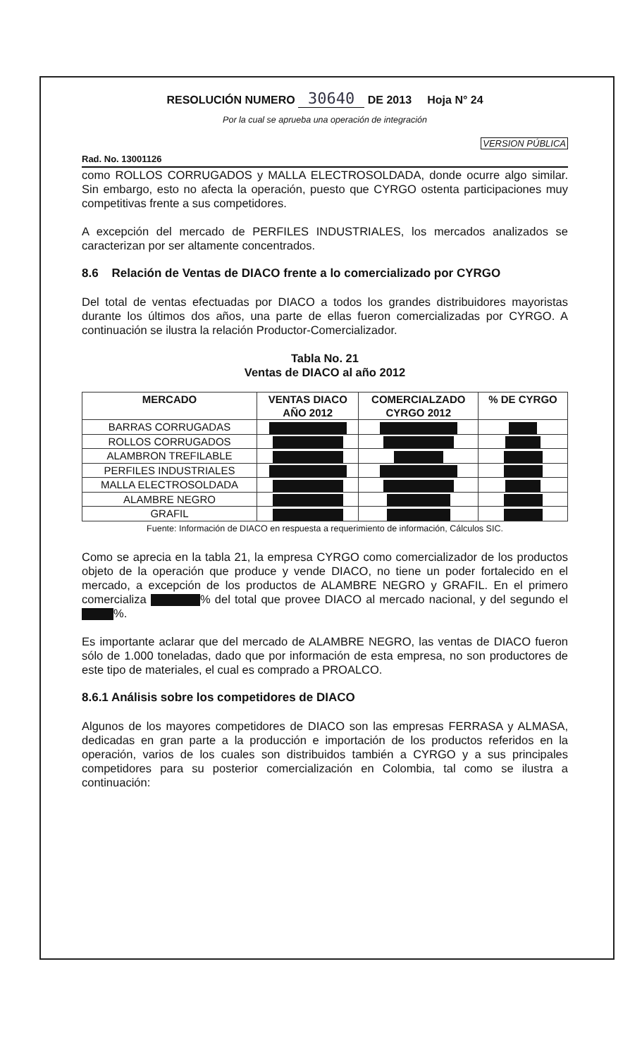RESOLUCIÓN NUMERO 30640 DE 2013 Hoja N° 24
Por la cual se aprueba una operación de integración
VERSION PÚBLICA
Rad. No. 13001126
como ROLLOS CORRUGADOS y MALLA ELECTROSOLDADA, donde ocurre algo similar. Sin embargo, esto no afecta la operación, puesto que CYRGO ostenta participaciones muy competitivas frente a sus competidores.
A excepción del mercado de PERFILES INDUSTRIALES, los mercados analizados se caracterizan por ser altamente concentrados.
8.6 Relación de Ventas de DIACO frente a lo comercializado por CYRGO
Del total de ventas efectuadas por DIACO a todos los grandes distribuidores mayoristas durante los últimos dos años, una parte de ellas fueron comercializadas por CYRGO. A continuación se ilustra la relación Productor-Comercializador.
Tabla No. 21
Ventas de DIACO al año 2012
| MERCADO | VENTAS DIACO AÑO 2012 | COMERCIALZADO CYRGO 2012 | % DE CYRGO |
| --- | --- | --- | --- |
| BARRAS CORRUGADAS | | | |
| ROLLOS CORRUGADOS | | | |
| ALAMBRON TREFILABLE | | | |
| PERFILES INDUSTRIALES | | | |
| MALLA ELECTROSOLDADA | | | |
| ALAMBRE NEGRO | | | |
| GRAFIL | | | |
Fuente: Información de DIACO en respuesta a requerimiento de información, Cálculos SIC.
Como se aprecia en la tabla 21, la empresa CYRGO como comercializador de los productos objeto de la operación que produce y vende DIACO, no tiene un poder fortalecido en el mercado, a excepción de los productos de ALAMBRE NEGRO y GRAFIL. En el primero comercializa % del total que provee DIACO al mercado nacional, y del segundo el %.
Es importante aclarar que del mercado de ALAMBRE NEGRO, las ventas de DIACO fueron sólo de 1.000 toneladas, dado que por información de esta empresa, no son productores de este tipo de materiales, el cual es comprado a PROALCO.
8.6.1 Análisis sobre los competidores de DIACO
Algunos de los mayores competidores de DIACO son las empresas FERRASA y ALMASA, dedicadas en gran parte a la producción e importación de los productos referidos en la operación, varios de los cuales son distribuidos también a CYRGO y a sus principales competidores para su posterior comercialización en Colombia, tal como se ilustra a continuación: